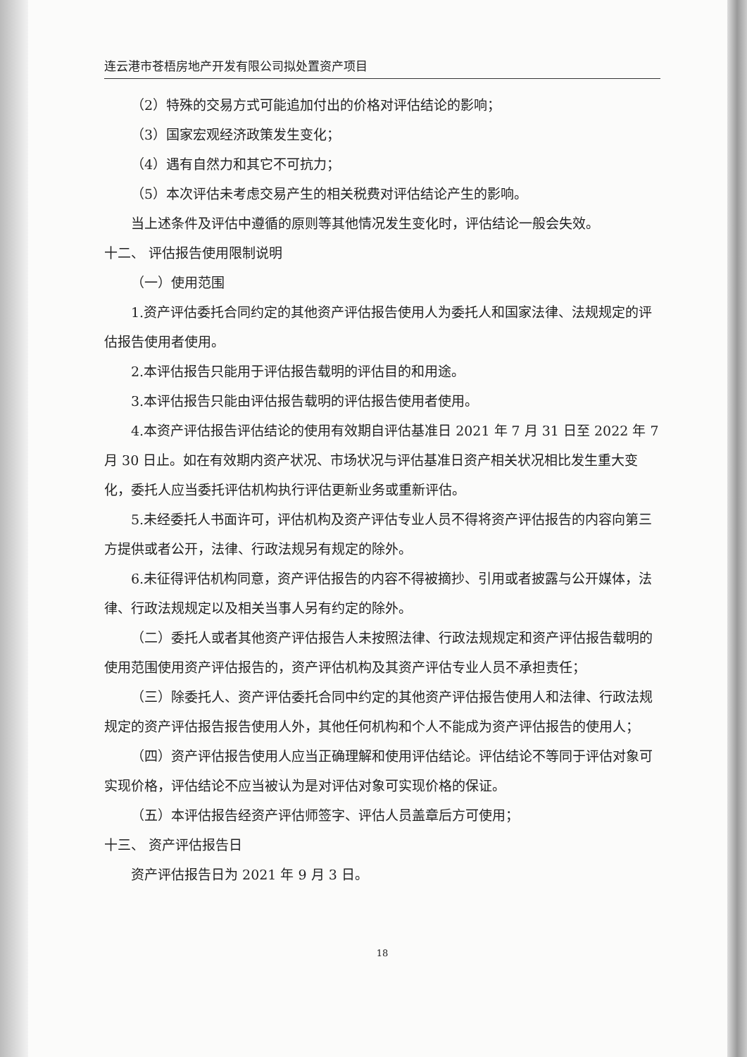连云港市苍梧房地产开发有限公司拟处置资产项目
（2）特殊的交易方式可能追加付出的价格对评估结论的影响；
（3）国家宏观经济政策发生变化；
（4）遇有自然力和其它不可抗力；
（5）本次评估未考虑交易产生的相关税费对评估结论产生的影响。
当上述条件及评估中遵循的原则等其他情况发生变化时，评估结论一般会失效。
十二、 评估报告使用限制说明
（一）使用范围
1.资产评估委托合同约定的其他资产评估报告使用人为委托人和国家法律、法规规定的评估报告使用者使用。
2.本评估报告只能用于评估报告载明的评估目的和用途。
3.本评估报告只能由评估报告载明的评估报告使用者使用。
4.本资产评估报告评估结论的使用有效期自评估基准日 2021 年 7 月 31 日至 2022 年 7 月 30 日止。如在有效期内资产状况、市场状况与评估基准日资产相关状况相比发生重大变化，委托人应当委托评估机构执行评估更新业务或重新评估。
5.未经委托人书面许可，评估机构及资产评估专业人员不得将资产评估报告的内容向第三方提供或者公开，法律、行政法规另有规定的除外。
6.未征得评估机构同意，资产评估报告的内容不得被摘抄、引用或者披露与公开媒体，法律、行政法规规定以及相关当事人另有约定的除外。
（二）委托人或者其他资产评估报告人未按照法律、行政法规规定和资产评估报告载明的使用范围使用资产评估报告的，资产评估机构及其资产评估专业人员不承担责任；
（三）除委托人、资产评估委托合同中约定的其他资产评估报告使用人和法律、行政法规规定的资产评估报告报告使用人外，其他任何机构和个人不能成为资产评估报告的使用人；
（四）资产评估报告使用人应当正确理解和使用评估结论。评估结论不等同于评估对象可实现价格，评估结论不应当被认为是对评估对象可实现价格的保证。
（五）本评估报告经资产评估师签字、评估人员盖章后方可使用；
十三、 资产评估报告日
资产评估报告日为 2021 年 9 月 3 日。
18